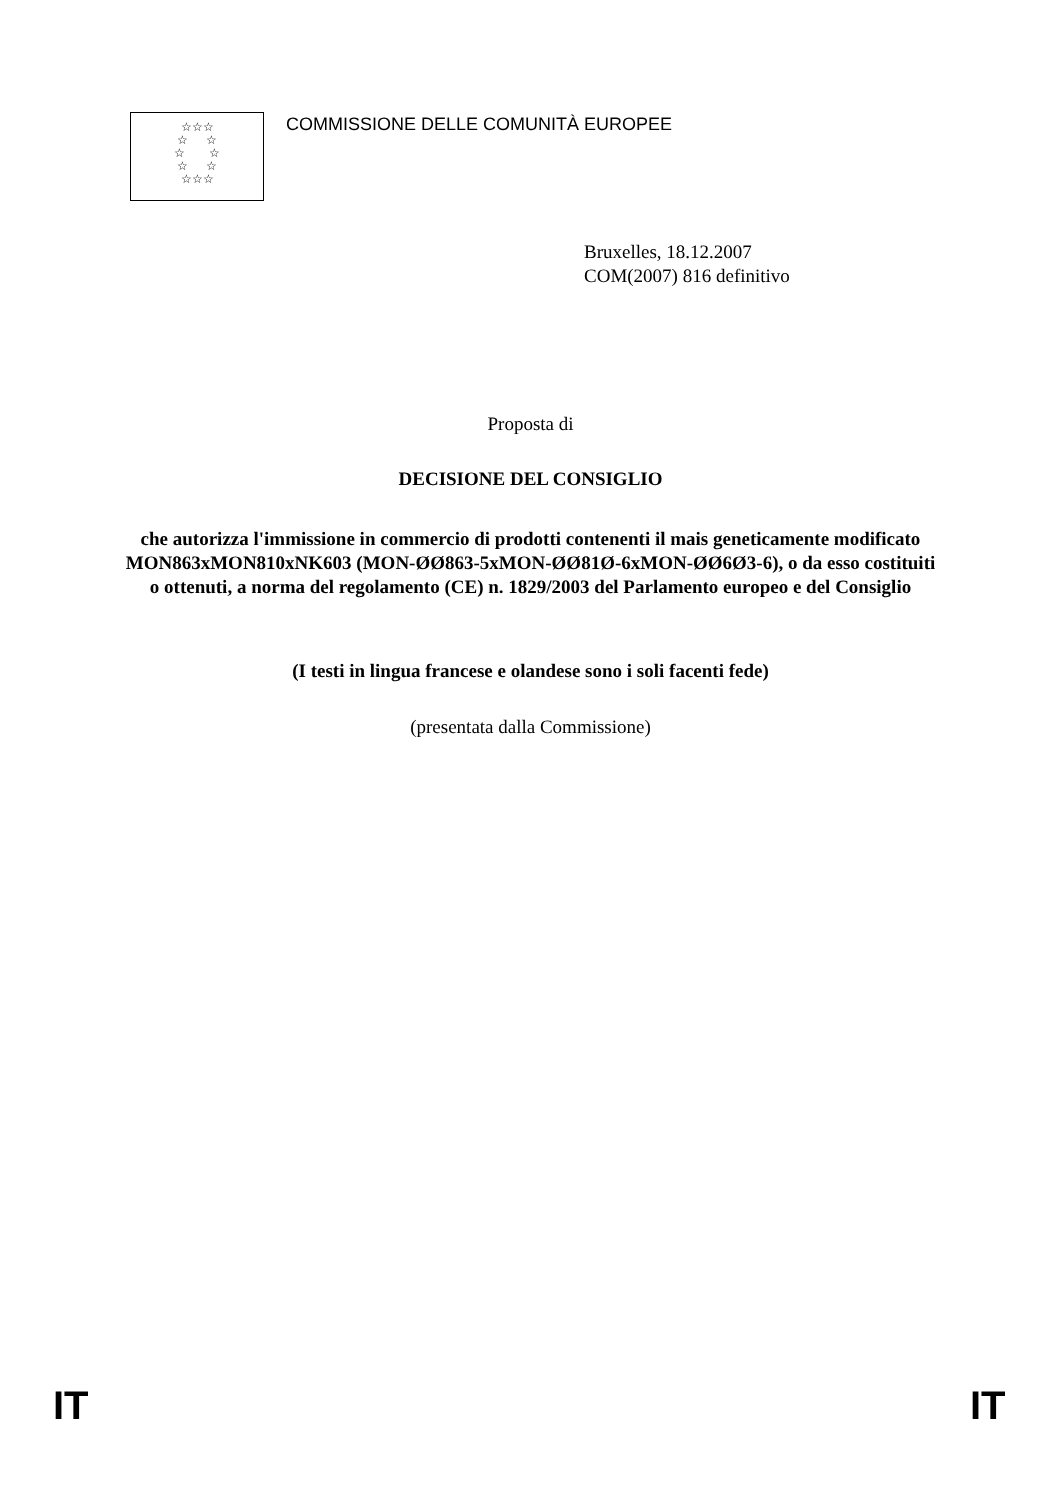☆☆☆
☆ ☆
☆ ☆
☆ ☆
☆☆☆
COMMISSIONE DELLE COMUNITÀ EUROPEE
Bruxelles, 18.12.2007
COM(2007) 816 definitivo
Proposta di
DECISIONE DEL CONSIGLIO
che autorizza l'immissione in commercio di prodotti contenenti il mais geneticamente modificato MON863xMON810xNK603 (MON-ØØ863-5xMON-ØØ81Ø-6xMON-ØØ6Ø3-6), o da esso costituiti o ottenuti, a norma del regolamento (CE) n. 1829/2003 del Parlamento europeo e del Consiglio
(I testi in lingua francese e olandese sono i soli facenti fede)
(presentata dalla Commissione)
IT IT